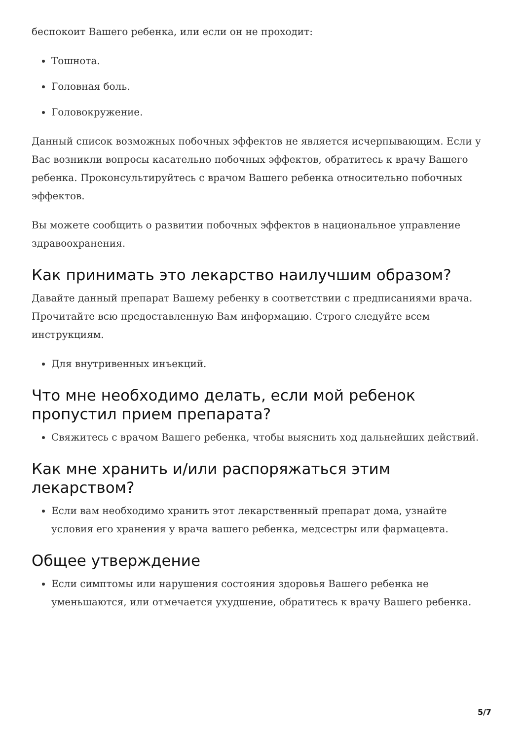беспокоит Вашего ребенка, или если он не проходит:
Тошнота.
Головная боль.
Головокружение.
Данный список возможных побочных эффектов не является исчерпывающим. Если у Вас возникли вопросы касательно побочных эффектов, обратитесь к врачу Вашего ребенка. Проконсультируйтесь с врачом Вашего ребенка относительно побочных эффектов.
Вы можете сообщить о развитии побочных эффектов в национальное управление здравоохранения.
Как принимать это лекарство наилучшим образом?
Давайте данный препарат Вашему ребенку в соответствии с предписаниями врача. Прочитайте всю предоставленную Вам информацию. Строго следуйте всем инструкциям.
Для внутривенных инъекций.
Что мне необходимо делать, если мой ребенок пропустил прием препарата?
Свяжитесь с врачом Вашего ребенка, чтобы выяснить ход дальнейших действий.
Как мне хранить и/или распоряжаться этим лекарством?
Если вам необходимо хранить этот лекарственный препарат дома, узнайте условия его хранения у врача вашего ребенка, медсестры или фармацевта.
Общее утверждение
Если симптомы или нарушения состояния здоровья Вашего ребенка не уменьшаются, или отмечается ухудшение, обратитесь к врачу Вашего ребенка.
5/7